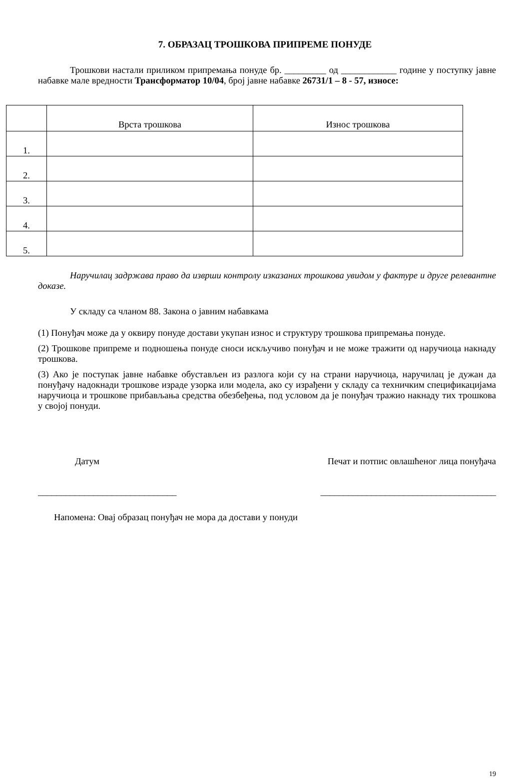7. ОБРАЗАЦ ТРОШКОВА ПРИПРЕМЕ ПОНУДЕ
Трошкови настали приликом припремања понуде бр. _________ од ____________ године у поступку јавне набавке мале вредности Трансформатор 10/04, број јавне набавке 26731/1 – 8 - 57, износе:
| | Врста трошкова | Износ трошкова |
| 1. | | |
| 2. | | |
| 3. | | |
| 4. | | |
| 5. | | |
Наручилац задржава право да изврши контролу изказаних трошкова увидом у фактуре и друге релевантне доказе.
У складу са чланом 88. Закона о јавним набавкама
(1) Понуђач може да у оквиру понуде достави укупан износ и структуру трошкова припремања понуде.
(2) Трошкове припреме и подношења понуде сноси искључиво понуђач и не може тражити од наручиоца накнаду трошкова.
(3) Ако је поступак јавне набавке обустављен из разлога који су на страни наручиоца, наручилац је дужан да понуђачу надокнади трошкове израде узорка или модела, ако су израђени у складу са техничким спецификацијама наручиоца и трошкове прибављања средства обезбеђења, под условом да је понуђач тражио накнаду тих трошкова у својој понуди.
Датум Печат и потпис овлашћеног лица понуђача
______________________________ ______________________________________
Напомена: Овај образац понуђач не мора да достави у понуди
19